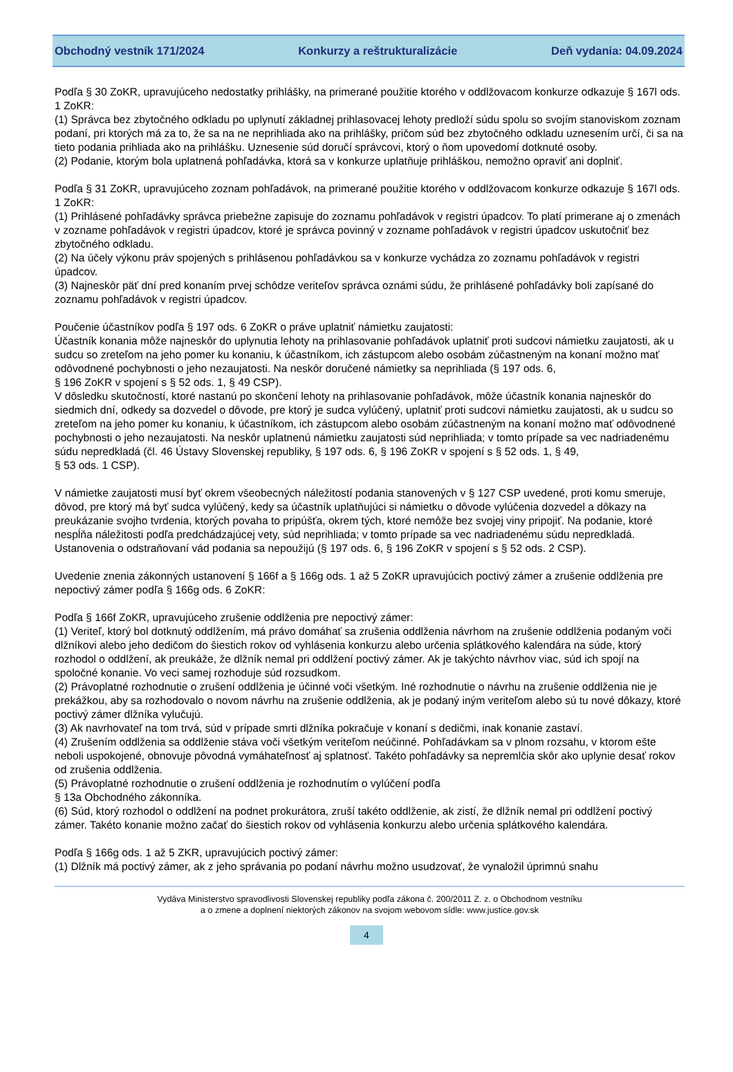Obchodný vestník 171/2024 Konkurzy a reštrukturalizácie Deň vydania: 04.09.2024
Podľa § 30 ZoKR, upravujúceho nedostatky prihlášky, na primerané použitie ktorého v oddlžovacom konkurze odkazuje § 167l ods. 1 ZoKR:
(1) Správca bez zbytočného odkladu po uplynutí základnej prihlasovacej lehoty predloží súdu spolu so svojím stanoviskom zoznam podaní, pri ktorých má za to, že sa na ne neprihliada ako na prihlášky, pričom súd bez zbytočného odkladu uznesením určí, či sa na tieto podania prihliada ako na prihlášku. Uznesenie súd doručí správcovi, ktorý o ňom upovedomí dotknuté osoby.
(2) Podanie, ktorým bola uplatnená pohľadávka, ktorá sa v konkurze uplatňuje prihláškou, nemožno opraviť ani doplniť.
Podľa § 31 ZoKR, upravujúceho zoznam pohľadávok, na primerané použitie ktorého v oddlžovacom konkurze odkazuje § 167l ods. 1 ZoKR:
(1) Prihlásené pohľadávky správca priebežne zapisuje do zoznamu pohľadávok v registri úpadcov. To platí primerane aj o zmenách v zozname pohľadávok v registri úpadcov, ktoré je správca povinný v zozname pohľadávok v registri úpadcov uskutočniť bez zbytočného odkladu.
(2) Na účely výkonu práv spojených s prihlásenou pohľadávkou sa v konkurze vychádza zo zoznamu pohľadávok v registri úpadcov.
(3) Najneskôr päť dní pred konaním prvej schôdze veriteľov správca oznámi súdu, že prihlásené pohľadávky boli zapísané do zoznamu pohľadávok v registri úpadcov.
Poučenie účastníkov podľa § 197 ods. 6 ZoKR o práve uplatniť námietku zaujatosti:
Účastník konania môže najneskôr do uplynutia lehoty na prihlasovanie pohľadávok uplatniť proti sudcovi námietku zaujatosti, ak u sudcu so zreteľom na jeho pomer ku konaniu, k účastníkom, ich zástupcom alebo osobám zúčastneným na konaní možno mať odôvodnené pochybnosti o jeho nezaujatosti. Na neskôr doručené námietky sa neprihliada (§ 197 ods. 6,
§ 196 ZoKR v spojení s § 52 ods. 1, § 49 CSP).
V dôsledku skutočností, ktoré nastanú po skončení lehoty na prihlasovanie pohľadávok, môže účastník konania najneskôr do siedmich dní, odkedy sa dozvedel o dôvode, pre ktorý je sudca vylúčený, uplatniť proti sudcovi námietku zaujatosti, ak u sudcu so zreteľom na jeho pomer ku konaniu, k účastníkom, ich zástupcom alebo osobám zúčastneným na konaní možno mať odôvodnené pochybnosti o jeho nezaujatosti. Na neskôr uplatnenú námietku zaujatosti súd neprihliada; v tomto prípade sa vec nadriadenému súdu nepredkladá (čl. 46 Ústavy Slovenskej republiky, § 197 ods. 6, § 196 ZoKR v spojení s § 52 ods. 1, § 49,
§ 53 ods. 1 CSP).
V námietke zaujatosti musí byť okrem všeobecných náležitostí podania stanovených v § 127 CSP uvedené, proti komu smeruje, dôvod, pre ktorý má byť sudca vylúčený, kedy sa účastník uplatňujúci si námietku o dôvode vylúčenia dozvedel a dôkazy na preukázanie svojho tvrdenia, ktorých povaha to pripúšťa, okrem tých, ktoré nemôže bez svojej viny pripojiť. Na podanie, ktoré nespĺňa náležitosti podľa predchádzajúcej vety, súd neprihliada; v tomto prípade sa vec nadriadenému súdu nepredkladá. Ustanovenia o odstraňovaní vád podania sa nepoužijú (§ 197 ods. 6, § 196 ZoKR v spojení s § 52 ods. 2 CSP).
Uvedenie znenia zákonných ustanovení § 166f a § 166g ods. 1 až 5 ZoKR upravujúcich poctivý zámer a zrušenie oddlženia pre nepoctivý zámer podľa § 166g ods. 6 ZoKR:
Podľa § 166f ZoKR, upravujúceho zrušenie oddlženia pre nepoctivý zámer:
(1) Veriteľ, ktorý bol dotknutý oddlžením, má právo domáhať sa zrušenia oddlženia návrhom na zrušenie oddlženia podaným voči dlžníkovi alebo jeho dedičom do šiestich rokov od vyhlásenia konkurzu alebo určenia splátkového kalendára na súde, ktorý rozhodol o oddlžení, ak preukáže, že dlžník nemal pri oddlžení poctivý zámer. Ak je takýchto návrhov viac, súd ich spojí na spoločné konanie. Vo veci samej rozhoduje súd rozsudkom.
(2) Právoplatné rozhodnutie o zrušení oddlženia je účinné voči všetkým. Iné rozhodnutie o návrhu na zrušenie oddlženia nie je prekážkou, aby sa rozhodovalo o novom návrhu na zrušenie oddlženia, ak je podaný iným veriteľom alebo sú tu nové dôkazy, ktoré poctivý zámer dlžníka vylučujú.
(3) Ak navrhovateľ na tom trvá, súd v prípade smrti dlžníka pokračuje v konaní s dedičmi, inak konanie zastaví.
(4) Zrušením oddlženia sa oddlženie stáva voči všetkým veriteľom neúčinné. Pohľadávkam sa v plnom rozsahu, v ktorom ešte neboli uspokojené, obnovuje pôvodná vymáhateľnosť aj splatnosť. Takéto pohľadávky sa nepremlčia skôr ako uplynie desať rokov od zrušenia oddlženia.
(5) Právoplatné rozhodnutie o zrušení oddlženia je rozhodnutím o vylúčení podľa
§ 13a Obchodného zákonníka.
(6) Súd, ktorý rozhodol o oddlžení na podnet prokurátora, zruší takéto oddlženie, ak zistí, že dlžník nemal pri oddlžení poctivý zámer. Takéto konanie možno začať do šiestich rokov od vyhlásenia konkurzu alebo určenia splátkového kalendára.
Podľa § 166g ods. 1 až 5 ZKR, upravujúcich poctivý zámer:
(1) Dlžník má poctivý zámer, ak z jeho správania po podaní návrhu možno usudzovať, že vynaložil úprimnú snahu
Vydáva Ministerstvo spravodlivosti Slovenskej republiky podľa zákona č. 200/2011 Z. z. o Obchodnom vestníku
a o zmene a doplnení niektorých zákonov na svojom webovom sídle: www.justice.gov.sk
4